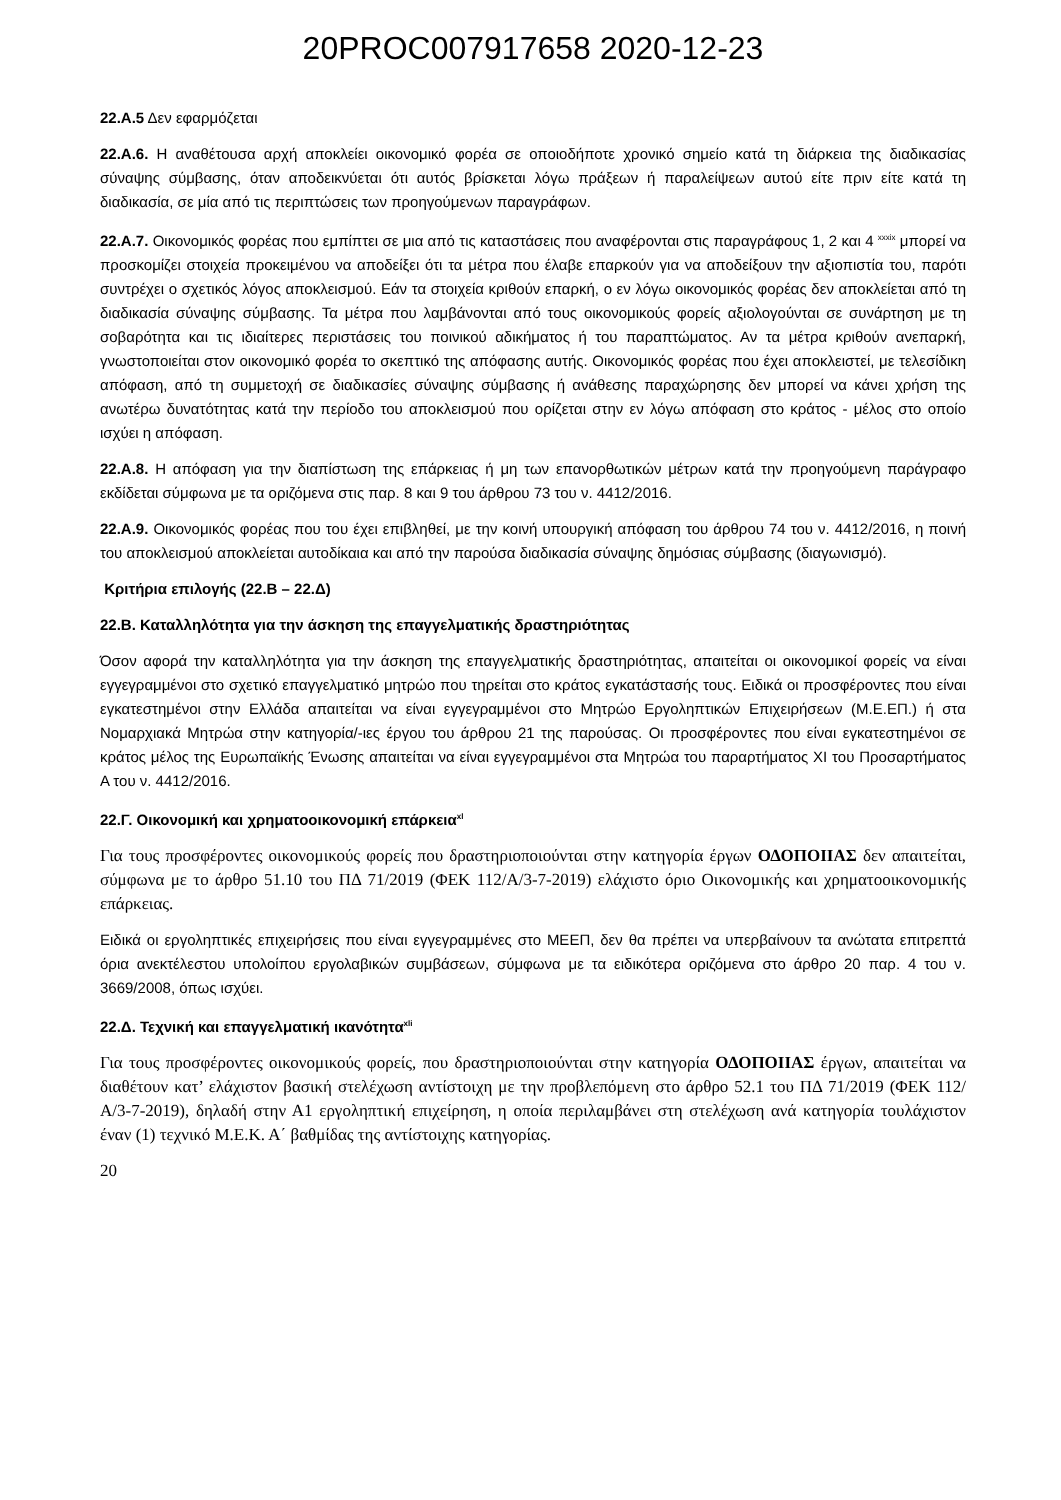20PROC007917658 2020-12-23
22.Α.5 Δεν εφαρμόζεται
22.Α.6. Η αναθέτουσα αρχή αποκλείει οικονομικό φορέα σε οποιοδήποτε χρονικό σημείο κατά τη διάρκεια της διαδικασίας σύναψης σύμβασης, όταν αποδεικνύεται ότι αυτός βρίσκεται λόγω πράξεων ή παραλείψεων αυτού είτε πριν είτε κατά τη διαδικασία, σε μία από τις περιπτώσεις των προηγούμενων παραγράφων.
22.Α.7. Οικονομικός φορέας που εμπίπτει σε μια από τις καταστάσεις που αναφέρονται στις παραγράφους 1, 2 και 4 <sup>xxxix</sup> μπορεί να προσκομίζει στοιχεία προκειμένου να αποδείξει ότι τα μέτρα που έλαβε επαρκούν για να αποδείξουν την αξιοπιστία του, παρότι συντρέχει ο σχετικός λόγος αποκλεισμού. Εάν τα στοιχεία κριθούν επαρκή, ο εν λόγω οικονομικός φορέας δεν αποκλείεται από τη διαδικασία σύναψης σύμβασης. Τα μέτρα που λαμβάνονται από τους οικονομικούς φορείς αξιολογούνται σε συνάρτηση με τη σοβαρότητα και τις ιδιαίτερες περιστάσεις του ποινικού αδικήματος ή του παραπτώματος. Αν τα μέτρα κριθούν ανεπαρκή, γνωστοποιείται στον οικονομικό φορέα το σκεπτικό της απόφασης αυτής. Οικονομικός φορέας που έχει αποκλειστεί, με τελεσίδικη απόφαση, από τη συμμετοχή σε διαδικασίες σύναψης σύμβασης ή ανάθεσης παραχώρησης δεν μπορεί να κάνει χρήση της ανωτέρω δυνατότητας κατά την περίοδο του αποκλεισμού που ορίζεται στην εν λόγω απόφαση στο κράτος - μέλος στο οποίο ισχύει η απόφαση.
22.Α.8. Η απόφαση για την διαπίστωση της επάρκειας ή μη των επανορθωτικών μέτρων κατά την προηγούμενη παράγραφο εκδίδεται σύμφωνα με τα οριζόμενα στις παρ. 8 και 9 του άρθρου 73 του ν. 4412/2016.
22.Α.9. Οικονομικός φορέας που του έχει επιβληθεί, με την κοινή υπουργική απόφαση του άρθρου 74 του ν. 4412/2016, η ποινή του αποκλεισμού αποκλείεται αυτοδίκαια και από την παρούσα διαδικασία σύναψης δημόσιας σύμβασης (διαγωνισμό).
Κριτήρια επιλογής (22.Β – 22.Δ)
22.Β. Καταλληλότητα για την άσκηση της επαγγελματικής δραστηριότητας
Όσον αφορά την καταλληλότητα για την άσκηση της επαγγελματικής δραστηριότητας, απαιτείται οι οικονομικοί φορείς να είναι εγγεγραμμένοι στο σχετικό επαγγελματικό μητρώο που τηρείται στο κράτος εγκατάστασής τους. Ειδικά οι προσφέροντες που είναι εγκατεστημένοι στην Ελλάδα απαιτείται να είναι εγγεγραμμένοι στο Μητρώο Εργοληπτικών Επιχειρήσεων (Μ.Ε.ΕΠ.) ή στα Νομαρχιακά Μητρώα στην κατηγορία/-ιες έργου του άρθρου 21 της παρούσας. Οι προσφέροντες που είναι εγκατεστημένοι σε κράτος μέλος της Ευρωπαϊκής Ένωσης απαιτείται να είναι εγγεγραμμένοι στα Μητρώα του παραρτήματος XI του Προσαρτήματος Α του ν. 4412/2016.
22.Γ. Οικονομική και χρηματοοικονομική επάρκεια<sup>xl</sup>
Για τους προσφέροντες οικονομικούς φορείς που δραστηριοποιούνται στην κατηγορία έργων ΟΔΟΠΟΙΙΑΣ δεν απαιτείται, σύμφωνα με το άρθρο 51.10 του ΠΔ 71/2019 (ΦΕΚ 112/Α/3-7-2019) ελάχιστο όριο Οικονομικής και χρηματοοικονομικής επάρκειας.
Ειδικά οι εργοληπτικές επιχειρήσεις που είναι εγγεγραμμένες στο ΜΕΕΠ, δεν θα πρέπει να υπερβαίνουν τα ανώτατα επιτρεπτά όρια ανεκτέλεστου υπολοίπου εργολαβικών συμβάσεων, σύμφωνα με τα ειδικότερα οριζόμενα στο άρθρο 20 παρ. 4 του ν. 3669/2008, όπως ισχύει.
22.Δ. Τεχνική και επαγγελματική ικανότητα<sup>xli</sup>
Για τους προσφέροντες οικονομικούς φορείς, που δραστηριοποιούνται στην κατηγορία ΟΔΟΠΟΙΙΑΣ έργων, απαιτείται να διαθέτουν κατ’ ελάχιστον βασική στελέχωση αντίστοιχη με την προβλεπόμενη στο άρθρο 52.1 του ΠΔ 71/2019 (ΦΕΚ 112/Α/3-7-2019), δηλαδή στην Α1 εργοληπτική επιχείρηση, η οποία περιλαμβάνει στη στελέχωση ανά κατηγορία τουλάχιστον έναν (1) τεχνικό Μ.Ε.Κ. Α΄ βαθμίδας της αντίστοιχης κατηγορίας.
20